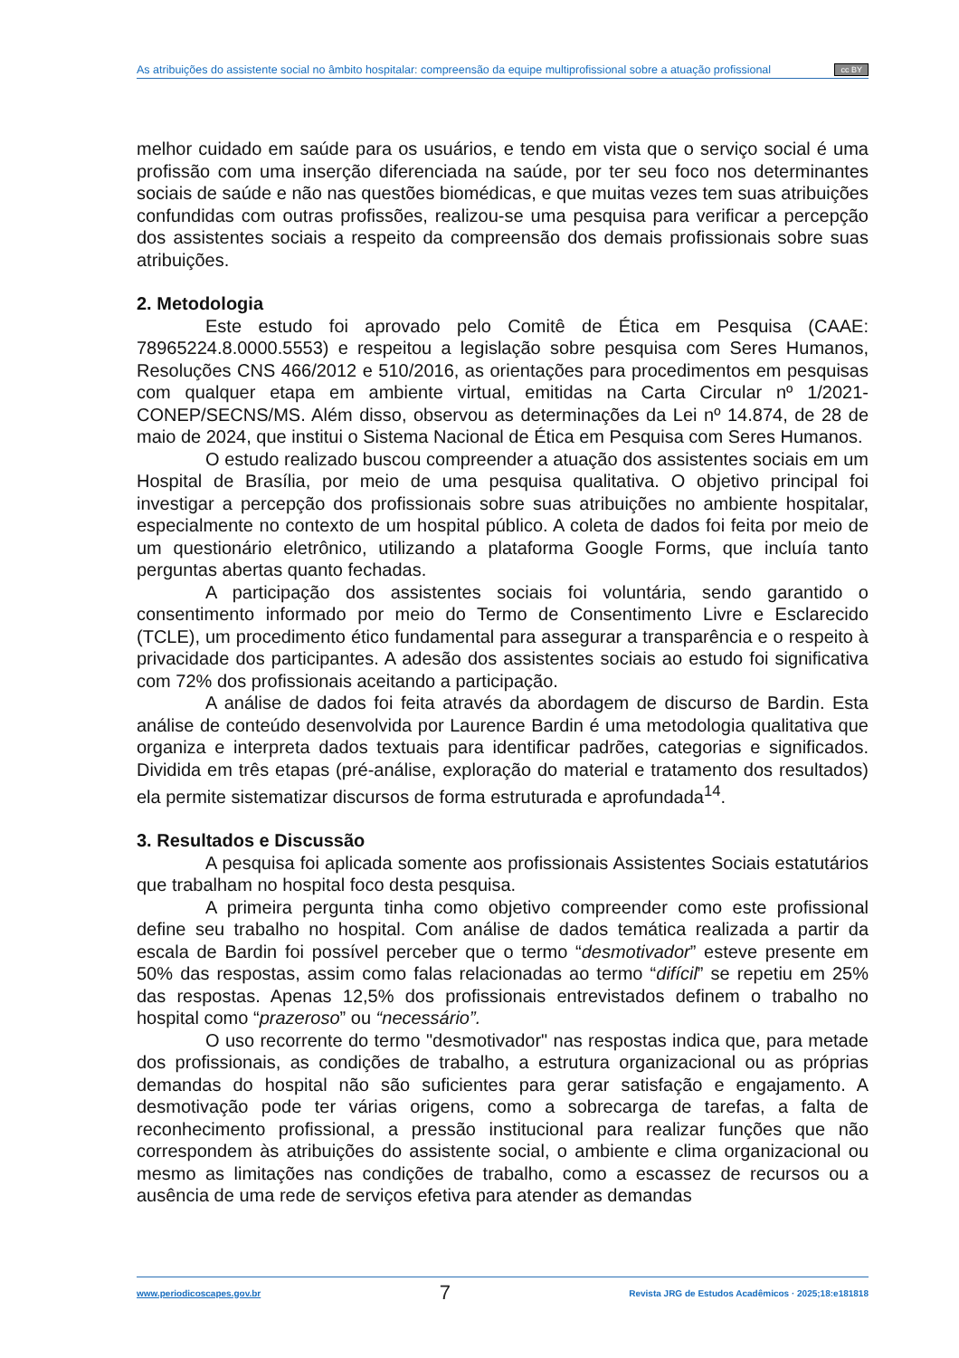As atribuições do assistente social no âmbito hospitalar: compreensão da equipe multiprofissional sobre a atuação profissional cc BY
melhor cuidado em saúde para os usuários, e tendo em vista que o serviço social é uma profissão com uma inserção diferenciada na saúde, por ter seu foco nos determinantes sociais de saúde e não nas questões biomédicas, e que muitas vezes tem suas atribuições confundidas com outras profissões, realizou-se uma pesquisa para verificar a percepção dos assistentes sociais a respeito da compreensão dos demais profissionais sobre suas atribuições.
2. Metodologia
Este estudo foi aprovado pelo Comitê de Ética em Pesquisa (CAAE: 78965224.8.0000.5553) e respeitou a legislação sobre pesquisa com Seres Humanos, Resoluções CNS 466/2012 e 510/2016, as orientações para procedimentos em pesquisas com qualquer etapa em ambiente virtual, emitidas na Carta Circular nº 1/2021-CONEP/SECNS/MS. Além disso, observou as determinações da Lei nº 14.874, de 28 de maio de 2024, que institui o Sistema Nacional de Ética em Pesquisa com Seres Humanos.
O estudo realizado buscou compreender a atuação dos assistentes sociais em um Hospital de Brasília, por meio de uma pesquisa qualitativa. O objetivo principal foi investigar a percepção dos profissionais sobre suas atribuições no ambiente hospitalar, especialmente no contexto de um hospital público. A coleta de dados foi feita por meio de um questionário eletrônico, utilizando a plataforma Google Forms, que incluía tanto perguntas abertas quanto fechadas.
A participação dos assistentes sociais foi voluntária, sendo garantido o consentimento informado por meio do Termo de Consentimento Livre e Esclarecido (TCLE), um procedimento ético fundamental para assegurar a transparência e o respeito à privacidade dos participantes. A adesão dos assistentes sociais ao estudo foi significativa com 72% dos profissionais aceitando a participação.
A análise de dados foi feita através da abordagem de discurso de Bardin. Esta análise de conteúdo desenvolvida por Laurence Bardin é uma metodologia qualitativa que organiza e interpreta dados textuais para identificar padrões, categorias e significados. Dividida em três etapas (pré-análise, exploração do material e tratamento dos resultados) ela permite sistematizar discursos de forma estruturada e aprofundada<sup>14</sup>.
3. Resultados e Discussão
A pesquisa foi aplicada somente aos profissionais Assistentes Sociais estatutários que trabalham no hospital foco desta pesquisa.
A primeira pergunta tinha como objetivo compreender como este profissional define seu trabalho no hospital. Com análise de dados temática realizada a partir da escala de Bardin foi possível perceber que o termo “desmotivador” esteve presente em 50% das respostas, assim como falas relacionadas ao termo “difícil” se repetiu em 25% das respostas. Apenas 12,5% dos profissionais entrevistados definem o trabalho no hospital como “prazeroso” ou “necessário”.
O uso recorrente do termo "desmotivador" nas respostas indica que, para metade dos profissionais, as condições de trabalho, a estrutura organizacional ou as próprias demandas do hospital não são suficientes para gerar satisfação e engajamento. A desmotivação pode ter várias origens, como a sobrecarga de tarefas, a falta de reconhecimento profissional, a pressão institucional para realizar funções que não correspondem às atribuições do assistente social, o ambiente e clima organizacional ou mesmo as limitações nas condições de trabalho, como a escassez de recursos ou a ausência de uma rede de serviços efetiva para atender as demandas
www.periodicoscapes.gov.br 7 Revista JRG de Estudos Acadêmicos · 2025;18:e181818